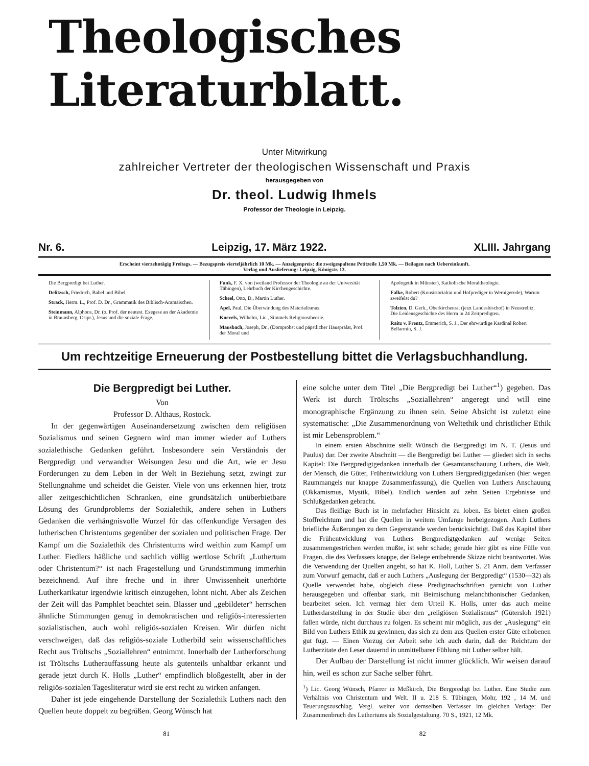Theologisches Literaturblatt.
Unter Mitwirkung
zahlreicher Vertreter der theologischen Wissenschaft und Praxis
herausgegeben von
Dr. theol. Ludwig Ihmels
Professor der Theologie in Leipzig.
Nr. 6. Leipzig, 17. März 1922. XLIII. Jahrgang
Erscheint vierzehntägig Freitags. — Bezugspreis vierteljährlich 10 Mk. — Anzeigenpreis: die zweigespaltene Petitzeile 1,50 Mk. — Beilagen nach Uebereinkunft.
Verlag und Auslieferung: Leipzig, Königstr. 13.
Die Bergpredigt bei Luther.
Delitzsch, Friedrich, Babel und Bibel.
Strack, Herm. L., Prof. D. Dr., Grammatik des Biblisch-Aramäischen.
Steinmann, Alphons, Dr. (o. Prof. der neutest. Exegese an der Akademie in Braunsberg, Ostpr.), Jesus und die soziale Frage.
Funk, F. X. von (weiland Professor der Theologie an der Universität Tübingen), Lehrbuch der Kirchengeschichte.
Scheel, Otto, D., Martin Luther.
Apel, Paul, Die Überwindung des Materialismus.
Knevels, Wilhelm, Lic., Simmels Religionstheorie.
Mausbach, Joseph, Dr., (Domprobst und päpstlicher Hausprälat, Prof. der Moral und
Apologetik in Münster), Katholische Moraltheologie.
Falke, Robert (Konsistorialrat und Hofprediger in Wernigerode), Warum zweifelst du?
Tolzien, D. Gerh., Oberkirchenrat (jetzt Landesbischof) in Neustrelitz, Die Leidensgeschichte des Herrn in 24 Zeitpredigten.
Raitz v. Frentz, Emmerich, S. J., Der ehrwürdige Kardinal Robert Bellarmin, S. J.
Um rechtzeitige Erneuerung der Postbestellung bittet die Verlagsbuchhandlung.
Die Bergpredigt bei Luther.
Von
Professor D. Althaus, Rostock.
In der gegenwärtigen Auseinandersetzung zwischen dem religiösen Sozialismus und seinen Gegnern wird man immer wieder auf Luthers sozialethische Gedanken geführt. Insbesondere sein Verständnis der Bergpredigt und verwandter Weisungen Jesu und die Art, wie er Jesu Forderungen zu dem Leben in der Welt in Beziehung setzt, zwingt zur Stellungnahme und scheidet die Geister. Viele von uns erkennen hier, trotz aller zeitgeschichtlichen Schranken, eine grundsätzlich unüberbietbare Lösung des Grundproblems der Sozialethik, andere sehen in Luthers Gedanken die verhängnisvolle Wurzel für das offenkundige Versagen des lutherischen Christentums gegenüber der sozialen und politischen Frage. Der Kampf um die Sozialethik des Christentums wird weithin zum Kampf um Luther. Fiedlers häßliche und sachlich völlig wertlose Schrift „Luthertum oder Christentum?“ ist nach Fragestellung und Grundstimmung immerhin bezeichnend. Auf ihre freche und in ihrer Unwissenheit unerhörte Lutherkarikatur irgendwie kritisch einzugehen, lohnt nicht. Aber als Zeichen der Zeit will das Pamphlet beachtet sein. Blasser und „gebildeter“ herrschen ähnliche Stimmungen genug in demokratischen und religiös-interessierten sozialistischen, auch wohl religiös-sozialen Kreisen. Wir dürfen nicht verschweigen, daß das religiös-soziale Lutherbild sein wissenschaftliches Recht aus Tröltschs „Soziallehren“ entnimmt. Innerhalb der Lutherforschung ist Tröltschs Lutherauffassung heute als gutenteils unhaltbar erkannt und gerade jetzt durch K. Holls „Luther“ empfindlich bloßgestellt, aber in der religiös-sozialen Tagesliteratur wird sie erst recht zu wirken anfangen.
Daher ist jede eingehende Darstellung der Sozialethik Luthers nach den Quellen heute doppelt zu begrüßen. Georg Wünsch hat
eine solche unter dem Titel „Die Bergpredigt bei Luther“<sup>1</sup>) gegeben. Das Werk ist durch Tröltschs „Soziallehren“ angeregt und will eine monographische Ergänzung zu ihnen sein. Seine Absicht ist zuletzt eine systematische: „Die Zusammenordnung von Weltethik und christlicher Ethik ist mir Lebensproblem.“
In einem ersten Abschnitte stellt Wünsch die Bergpredigt im N. T. (Jesus und Paulus) dar. Der zweite Abschnitt — die Bergpredigt bei Luther — gliedert sich in sechs Kapitel: Die Bergpredigtgedanken innerhalb der Gesamtanschauung Luthers, die Welt, der Mensch, die Güter, Frühentwicklung von Luthers Bergpredigtgedanken (hier wegen Raummangels nur knappe Zusammenfassung), die Quellen von Luthers Anschauung (Okkamismus, Mystik, Bibel). Endlich werden auf zehn Seiten Ergebnisse und Schlußgedanken gebracht.
Das fleißige Buch ist in mehrfacher Hinsicht zu loben. Es bietet einen großen Stoffreichtum und hat die Quellen in weitem Umfange herbeigezogen. Auch Luthers briefliche Äußerungen zu dem Gegenstande werden berücksichtigt. Daß das Kapitel über die Frühentwicklung von Luthers Bergpredigtgedanken auf wenige Seiten zusammengestrichen werden mußte, ist sehr schade; gerade hier gibt es eine Fülle von Fragen, die des Verfassers knappe, der Belege entbehrende Skizze nicht beantwortet. Was die Verwendung der Quellen angeht, so hat K. Holl, Luther S. 21 Anm. dem Verfasser zum Vorwurf gemacht, daß er auch Luthers „Auslegung der Bergpredigt“ (1530—32) als Quelle verwendet habe, obgleich diese Predigtnachschriften garnicht von Luther herausgegeben und offenbar stark, mit Beimischung melanchthonischer Gedanken, bearbeitet seien. Ich vermag hier dem Urteil K. Holls, unter das auch meine Lutherdarstellung in der Studie über den „religiösen Sozialismus“ (Gütersloh 1921) fallen würde, nicht durchaus zu folgen. Es scheint mir möglich, aus der „Auslegung“ ein Bild von Luthers Ethik zu gewinnen, das sich zu dem aus Quellen erster Güte erhobenen gut fügt. — Einen Vorzug der Arbeit sehe ich auch darin, daß der Reichtum der Lutherzitate den Leser dauernd in unmittelbarer Fühlung mit Luther selber hält.
Der Aufbau der Darstellung ist nicht immer glücklich. Wir weisen darauf hin, weil es schon zur Sache selber führt.
<sup>1</sup>) Lic. Georg Wünsch, Pfarrer in Meßkirch, Die Bergpredigt bei Luther. Eine Studie zum Verhältnis von Christentum und Welt. II u. 218 S. Tübingen, Mohr, 192 , 14 M. und Teuerungszuschlag. Vergl. weiter von demselben Verfasser im gleichen Verlage: Der Zusammenbruch des Luthertums als Sozialgestaltung. 70 S., 1921, 12 Mk.
81 82